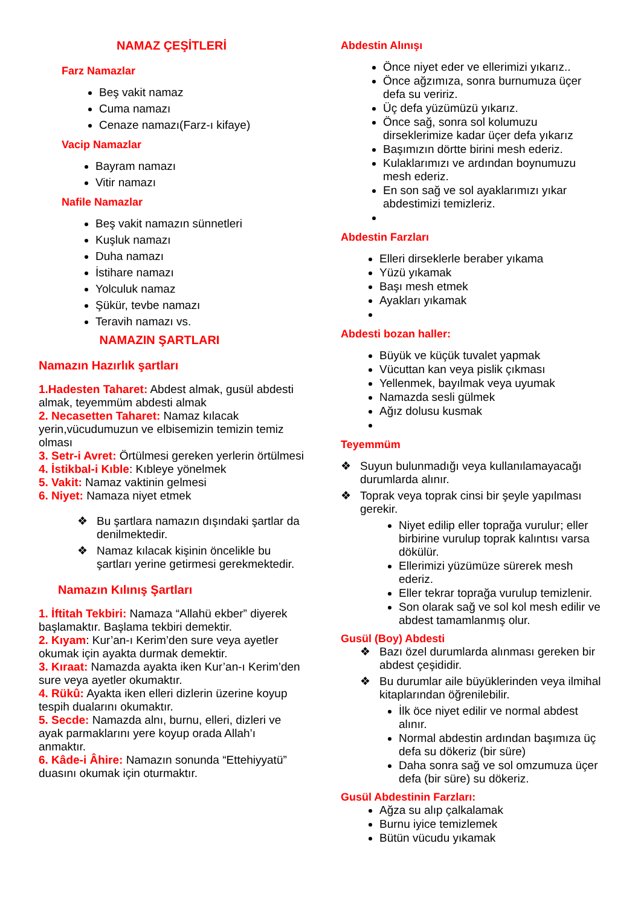NAMAZ ÇEŞİTLERİ
Farz Namazlar
Beş vakit namaz
Cuma namazı
Cenaze namazı(Farz-ı kifaye)
Vacip Namazlar
Bayram namazı
Vitir namazı
Nafile Namazlar
Beş vakit namazın sünnetleri
Kuşluk namazı
Duha namazı
İstihare namazı
Yolculuk namaz
Şükür, tevbe namazı
Teravih namazı vs.
NAMAZIN ŞARTLARI
Namazın Hazırlık şartları
1.Hadesten Taharet: Abdest almak, gusül abdesti almak, teyemmüm abdesti almak
2. Necasetten Taharet: Namaz kılacak yerin,vücudumuzun ve elbisemizin temizin temiz olması
3. Setr-i Avret: Örtülmesi gereken yerlerin örtülmesi
4. İstikbal-i Kıble: Kıbleye yönelmek
5. Vakit: Namaz vaktinin gelmesi
6. Niyet: Namaza niyet etmek
❖ Bu şartlara namazın dışındaki şartlar da denilmektedir.
❖ Namaz kılacak kişinin öncelikle bu şartları yerine getirmesi gerekmektedir.
Namazın Kılınış Şartları
1. İftitah Tekbiri: Namaza “Allahü ekber” diyerek başlamaktır. Başlama tekbiri demektir.
2. Kıyam: Kur’an-ı Kerim’den sure veya ayetler okumak için ayakta durmak demektir.
3. Kıraat: Namazda ayakta iken Kur’an-ı Kerim’den sure veya ayetler okumaktır.
4. Rükû: Ayakta iken elleri dizlerin üzerine koyup tespih dualarını okumaktır.
5. Secde: Namazda alnı, burnu, elleri, dizleri ve ayak parmaklarını yere koyup orada Allah’ı anmaktır.
6. Kâde-i Âhire: Namazın sonunda “Ettehiyyatü” duasını okumak için oturmaktır.
Abdestin Alınışı
Önce niyet eder ve ellerimizi yıkarız..
Önce ağzımıza, sonra burnumuza üçer defa su veririz.
Üç defa yüzümüzü yıkarız.
Önce sağ, sonra sol kolumuzu dirseklerimize kadar üçer defa yıkarız
Başımızın dörtte birini mesh ederiz.
Kulaklarımızı ve ardından boynumuzu mesh ederiz.
En son sağ ve sol ayaklarımızı yıkar abdestimizi temizleriz.
Abdestin Farzları
Elleri dirseklerle beraber yıkama
Yüzü yıkamak
Başı mesh etmek
Ayakları yıkamak
Abdesti bozan haller:
Büyük ve küçük tuvalet yapmak
Vücuttan kan veya pislik çıkması
Yellenmek, bayılmak veya uyumak
Namazda sesli gülmek
Ağız dolusu kusmak
Teyemmüm
❖ Suyun bulunmadığı veya kullanılamayacağı durumlarda alınır.
❖ Toprak veya toprak cinsi bir şeyle yapılması gerekir.
Niyet edilip eller toprağa vurulur; eller birbirine vurulup toprak kalıntısı varsa dökülür.
Ellerimizi yüzümüze sürerek mesh ederiz.
Eller tekrar toprağa vurulup temizlenir.
Son olarak sağ ve sol kol mesh edilir ve abdest tamamlanmış olur.
Gusül (Boy) Abdesti
❖ Bazı özel durumlarda alınması gereken bir abdest çeşididir.
❖ Bu durumlar aile büyüklerinden veya ilmihal kitaplarından öğrenilebilir.
İlk öce niyet edilir ve normal abdest alınır.
Normal abdestin ardından başımıza üç defa su dökeriz (bir süre)
Daha sonra sağ ve sol omzumuza üçer defa (bir süre) su dökeriz.
Gusül Abdestinin Farzları:
Ağza su alıp çalkalamak
Burnu iyice temizlemek
Bütün vücudu yıkamak